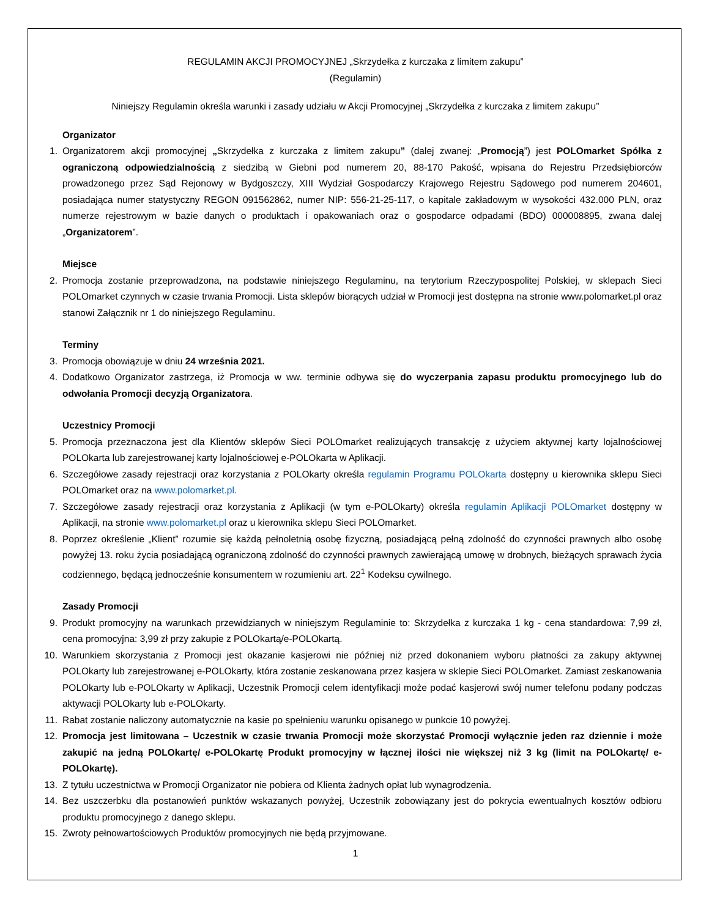REGULAMIN AKCJI PROMOCYJNEJ „Skrzydełka z kurczaka z limitem zakupu”
(Regulamin)
Niniejszy Regulamin określa warunki i zasady udziału w Akcji Promocyjnej „Skrzydełka z kurczaka z limitem zakupu”
Organizator
1. Organizatorem akcji promocyjnej „Skrzydełka z kurczaka z limitem zakupu” (dalej zwanej: „Promocją”) jest POLOmarket Spółka z ograniczoną odpowiedzialnością z siedzibą w Giebni pod numerem 20, 88-170 Pakość, wpisana do Rejestru Przedsiębiorców prowadzonego przez Sąd Rejonowy w Bydgoszczy, XIII Wydział Gospodarczy Krajowego Rejestru Sądowego pod numerem 204601, posiadająca numer statystyczny REGON 091562862, numer NIP: 556-21-25-117, o kapitale zakładowym w wysokości 432.000 PLN, oraz numerze rejestrowym w bazie danych o produktach i opakowaniach oraz o gospodarce odpadami (BDO) 000008895, zwana dalej „Organizatorem”.
Miejsce
2. Promocja zostanie przeprowadzona, na podstawie niniejszego Regulaminu, na terytorium Rzeczypospolitej Polskiej, w sklepach Sieci POLOmarket czynnych w czasie trwania Promocji. Lista sklepów biorących udział w Promocji jest dostępna na stronie www.polomarket.pl oraz stanowi Załącznik nr 1 do niniejszego Regulaminu.
Terminy
3. Promocja obowiązuje w dniu 24 września 2021.
4. Dodatkowo Organizator zastrzega, iż Promocja w ww. terminie odbywa się do wyczerpania zapasu produktu promocyjnego lub do odwołania Promocji decyzją Organizatora.
Uczestnicy Promocji
5. Promocja przeznaczona jest dla Klientów sklepów Sieci POLOmarket realizujących transakcję z użyciem aktywnej karty lojalnościowej POLOkarta lub zarejestrowanej karty lojalnościowej e-POLOkarta w Aplikacji.
6. Szczegółowe zasady rejestracji oraz korzystania z POLOkarty określa regulamin Programu POLOkarta dostępny u kierownika sklepu Sieci POLOmarket oraz na www.polomarket.pl.
7. Szczegółowe zasady rejestracji oraz korzystania z Aplikacji (w tym e-POLOkarty) określa regulamin Aplikacji POLOmarket dostępny w Aplikacji, na stronie www.polomarket.pl oraz u kierownika sklepu Sieci POLOmarket.
8. Poprzez określenie „Klient” rozumie się każdą pełnoletnią osobę fizyczną, posiadającą pełną zdolność do czynności prawnych albo osobę powyżej 13. roku życia posiadającą ograniczoną zdolność do czynności prawnych zawierającą umowę w drobnych, bieżących sprawach życia codziennego, będącą jednocześnie konsumentem w rozumieniu art. 22<sup>1</sup> Kodeksu cywilnego.
Zasady Promocji
9. Produkt promocyjny na warunkach przewidzianych w niniejszym Regulaminie to: Skrzydełka z kurczaka 1 kg - cena standardowa: 7,99 zł, cena promocyjna: 3,99 zł przy zakupie z POLOkartą/e-POLOkartą.
10.
Warunkiem skorzystania z Promocji jest okazanie kasjerowi nie później niż przed dokonaniem wyboru płatności za zakupy aktywnej POLOkarty lub zarejestrowanej e-POLOkarty, która zostanie zeskanowana przez kasjera w sklepie Sieci POLOmarket. Zamiast zeskanowania POLOkarty lub e-POLOkarty w Aplikacji, Uczestnik Promocji celem identyfikacji może podać kasjerowi swój numer telefonu podany podczas aktywacji POLOkarty lub e-POLOkarty.
11.
Rabat zostanie naliczony automatycznie na kasie po spełnieniu warunku opisanego w punkcie 10 powyżej.
12.
Promocja jest limitowana – Uczestnik w czasie trwania Promocji może skorzystać Promocji wyłącznie jeden raz dziennie i może zakupić na jedną POLOkartę/ e-POLOkartę Produkt promocyjny w łącznej ilości nie większej niż 3 kg (limit na POLOkartę/ e-POLOkartę).
13.
Z tytułu uczestnictwa w Promocji Organizator nie pobiera od Klienta żadnych opłat lub wynagrodzenia.
14.
Bez uszczerbku dla postanowień punktów wskazanych powyżej, Uczestnik zobowiązany jest do pokrycia ewentualnych kosztów odbioru produktu promocyjnego z danego sklepu.
15.
Zwroty pełnowartościowych Produktów promocyjnych nie będą przyjmowane.
1